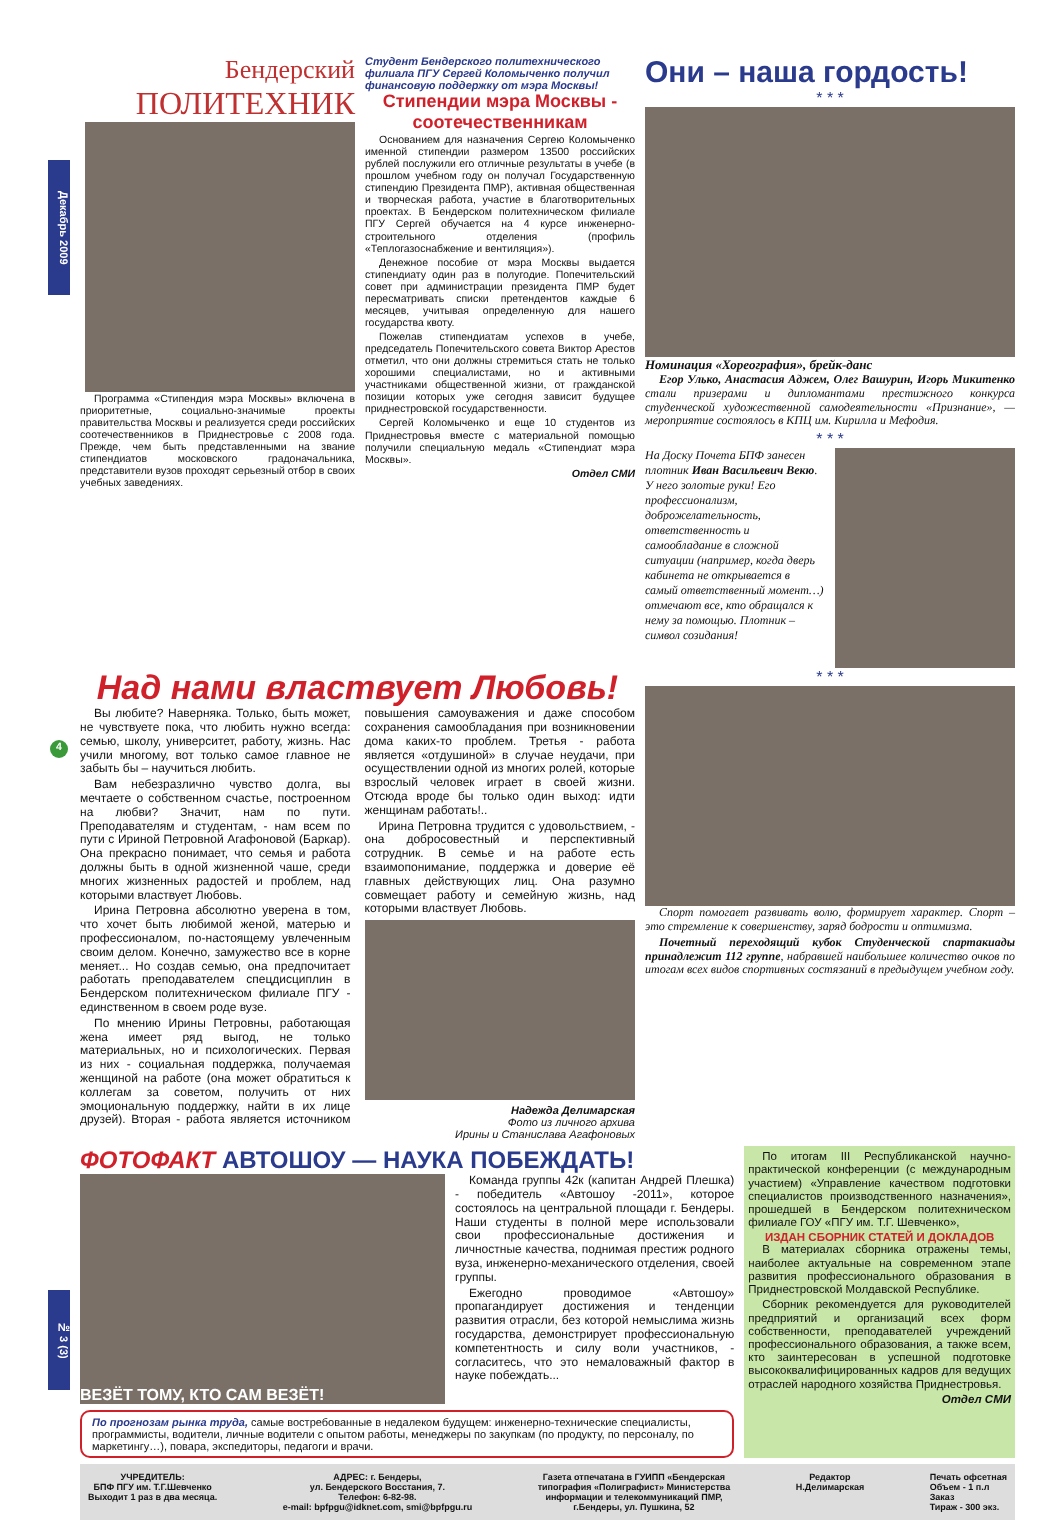Декабрь 2009
№ 3 (3)
Бендерский
ПОЛИТЕХНИК
Программа «Стипендия мэра Москвы» включена в приоритетные, социально-значимые проекты правительства Москвы и реализуется среди российских соотечественников в Приднестровье с 2008 года. Прежде, чем быть представленными на звание стипендиатов московского градоначальника, представители вузов проходят серьезный отбор в своих учебных заведениях.
Студент Бендерского политехнического филиала ПГУ Сергей Коломыченко получил финансовую поддержку от мэра Москвы!
Стипендии мэра Москвы - соотечественникам
Основанием для назначения Сергею Коломыченко именной стипендии размером 13500 российских рублей послужили его отличные результаты в учебе (в прошлом учебном году он получал Государственную стипендию Президента ПМР), активная общественная и творческая работа, участие в благотворительных проектах. В Бендерском политехническом филиале ПГУ Сергей обучается на 4 курсе инженерно-строительного отделения (профиль «Теплогазоснабжение и вентиляция»).
Денежное пособие от мэра Москвы выдается стипендиату один раз в полугодие. Попечительский совет при администрации президента ПМР будет пересматривать списки претендентов каждые 6 месяцев, учитывая определенную для нашего государства квоту.
Пожелав стипендиатам успехов в учебе, председатель Попечительского совета Виктор Арестов отметил, что они должны стремиться стать не только хорошими специалистами, но и активными участниками общественной жизни, от гражданской позиции которых уже сегодня зависит будущее приднестровской государственности.
Сергей Коломыченко и еще 10 студентов из Приднестровья вместе с материальной помощью получили специальную медаль «Стипендиат мэра Москвы».
Отдел СМИ
Они – наша гордость!
* * *
Номинация «Хореография», брейк-данс
Егор Улько, Анастасия Аджем, Олег Вашурин, Игорь Микитенко стали призерами и дипломантами престижного конкурса студенческой художественной самодеятельности «Признание», — мероприятие состоялось в КПЦ им. Кирилла и Мефодия.
* * *
На Доску Почета БПФ занесен плотник Иван Васильевич Векю. У него золотые руки! Его профессионализм, доброжелательность, ответственность и самообладание в сложной ситуации (например, когда дверь кабинета не открывается в самый ответственный момент…) отмечают все, кто обращался к нему за помощью. Плотник – символ созидания!
Над нами властвует Любовь!
Вы любите? Наверняка. Только, быть может, не чувствуете пока, что любить нужно всегда: семью, школу, университет, работу, жизнь. Нас учили многому, вот только самое главное не забыть бы – научиться любить.
Вам небезразлично чувство долга, вы мечтаете о собственном счастье, построенном на любви? Значит, нам по пути. Преподавателям и студентам, - нам всем по пути с Ириной Петровной Агафоновой (Баркар). Она прекрасно понимает, что семья и работа должны быть в одной жизненной чаше, среди многих жизненных радостей и проблем, над которыми властвует Любовь.
Ирина Петровна абсолютно уверена в том, что хочет быть любимой женой, матерью и профессионалом, по-настоящему увлеченным своим делом. Конечно, замужество все в корне меняет... Но создав семью, она предпочитает работать преподавателем спецдисциплин в Бендерском политехническом филиале ПГУ - единственном в своем роде вузе.
По мнению Ирины Петровны, работающая жена имеет ряд выгод, не только материальных, но и психологических. Первая из них - социальная поддержка, получаемая женщиной на работе (она может обратиться к коллегам за советом, получить от них эмоциональную поддержку, найти в их лице друзей). Вторая - работа является источником повышения самоуважения и даже способом сохранения самообладания при возникновении дома каких-то проблем. Третья - работа является «отдушиной» в случае неудачи, при осуществлении одной из многих ролей, которые взрослый человек играет в своей жизни. Отсюда вроде бы только один выход: идти женщинам работать!..
Ирина Петровна трудится с удовольствием, - она добросовестный и перспективный сотрудник. В семье и на работе есть взаимопонимание, поддержка и доверие её главных действующих лиц. Она разумно совмещает работу и семейную жизнь, над которыми властвует Любовь.
Надежда Делимарская
Фото из личного архива
Ирины и Станислава Агафоновых
* * *
Спорт помогает развивать волю, формирует характер. Спорт – это стремление к совершенству, заряд бодрости и оптимизма.
Почетный переходящий кубок Студенческой спартакиады принадлежит 112 группе, набравшей наибольшее количество очков по итогам всех видов спортивных состязаний в предыдущем учебном году.
ФОТОФАКТ АВТОШОУ — НАУКА ПОБЕЖДАТЬ!
ВЕЗЁТ ТОМУ, КТО САМ ВЕЗЁТ!
Команда группы 42к (капитан Андрей Плешка) - победитель «Автошоу -2011», которое состоялось на центральной площади г. Бендеры. Наши студенты в полной мере использовали свои профессиональные достижения и личностные качества, поднимая престиж родного вуза, инженерно-механического отделения, своей группы.
Ежегодно проводимое «Автошоу» пропагандирует достижения и тенденции развития отрасли, без которой немыслима жизнь государства, демонстрирует профессиональную компетентность и силу воли участников, - согласитесь, что это немаловажный фактор в науке побеждать...
По прогнозам рынка труда, самые востребованные в недалеком будущем: инженерно-технические специалисты, программисты, водители, личные водители с опытом работы, менеджеры по закупкам (по продукту, по персоналу, по маркетингу…), повара, экспедиторы, педагоги и врачи.
По итогам III Республиканской научно-практической конференции (с международным участием) «Управление качеством подготовки специалистов производственного назначения», прошедшей в Бендерском политехническом филиале ГОУ «ПГУ им. Т.Г. Шевченко»,
ИЗДАН СБОРНИК СТАТЕЙ И ДОКЛАДОВ
В материалах сборника отражены темы, наиболее актуальные на современном этапе развития профессионального образования в Приднестровской Молдавской Республике.
Сборник рекомендуется для руководителей предприятий и организаций всех форм собственности, преподавателей учреждений профессионального образования, а также всем, кто заинтересован в успешной подготовке высококвалифицированных кадров для ведущих отраслей народного хозяйства Приднестровья.
Отдел СМИ
УЧРЕДИТЕЛЬ:
БПФ ПГУ им. Т.Г.Шевченко
Выходит 1 раз в два месяца.
АДРЕС: г. Бендеры,
ул. Бендерского Восстания, 7.
Телефон: 6-82-98.
e-mail: bpfpgu@idknet.com, smi@bpfpgu.ru
Газета отпечатана в ГУИПП «Бендерская
типография «Полиграфист» Министерства
информации и телекоммуникаций ПМР,
г.Бендеры, ул. Пушкина, 52
Редактор
Н.Делимарская
Печать офсетная
Объем - 1 п.л
Заказ
Тираж - 300 экз.
4